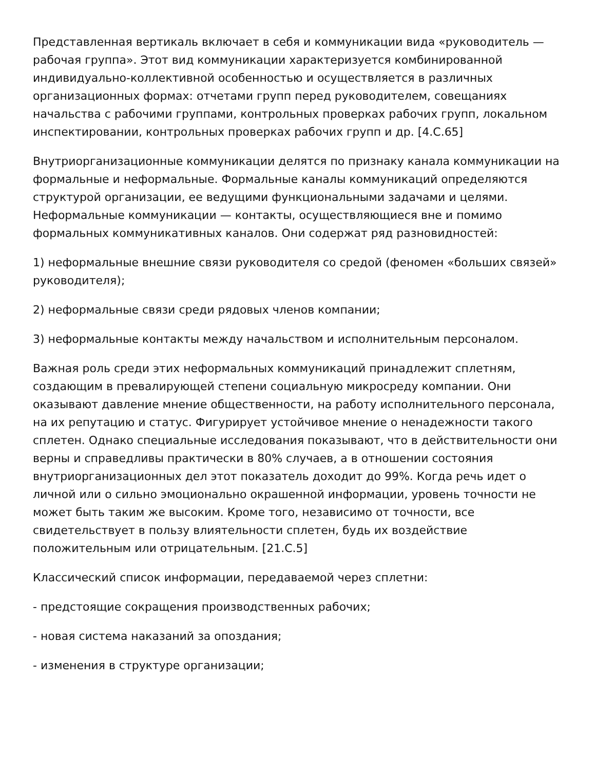Представленная вертикаль включает в себя и коммуникации вида «руководитель — рабочая группа». Этот вид коммуникации характеризуется комбинированной индивидуально-коллективной особенностью и осуществляется в различных организационных формах: отчетами групп перед руководителем, совещаниях начальства с рабочими группами, контрольных проверках рабочих групп, локальном инспектировании, контрольных проверках рабочих групп и др. [4.С.65]
Внутриорганизационные коммуникации делятся по признаку канала коммуникации на формальные и неформальные. Формальные каналы коммуникаций определяются структурой организации, ее ведущими функциональными задачами и целями. Неформальные коммуникации — контакты, осуществляющиеся вне и помимо формальных коммуникативных каналов. Они содержат ряд разновидностей:
1) неформальные внешние связи руководителя со средой (феномен «больших связей» руководителя);
2) неформальные связи среди рядовых членов компании;
3) неформальные контакты между начальством и исполнительным персоналом.
Важная роль среди этих неформальных коммуникаций принадлежит сплетням, создающим в превалирующей степени социальную микросреду компании. Они оказывают давление мнение общественности, на работу исполнительного персонала, на их репутацию и статус. Фигурирует устойчивое мнение о ненадежности такого сплетен. Однако специальные исследования показывают, что в действительности они верны и справедливы практически в 80% случаев, а в отношении состояния внутриорганизационных дел этот показатель доходит до 99%. Когда речь идет о личной или о сильно эмоционально окрашенной информации, уровень точности не может быть таким же высоким. Кроме того, независимо от точности, все свидетельствует в пользу влиятельности сплетен, будь их воздействие положительным или отрицательным. [21.С.5]
Классический список информации, передаваемой через сплетни:
- предстоящие сокращения производственных рабочих;
- новая система наказаний за опоздания;
- изменения в структуре организации;